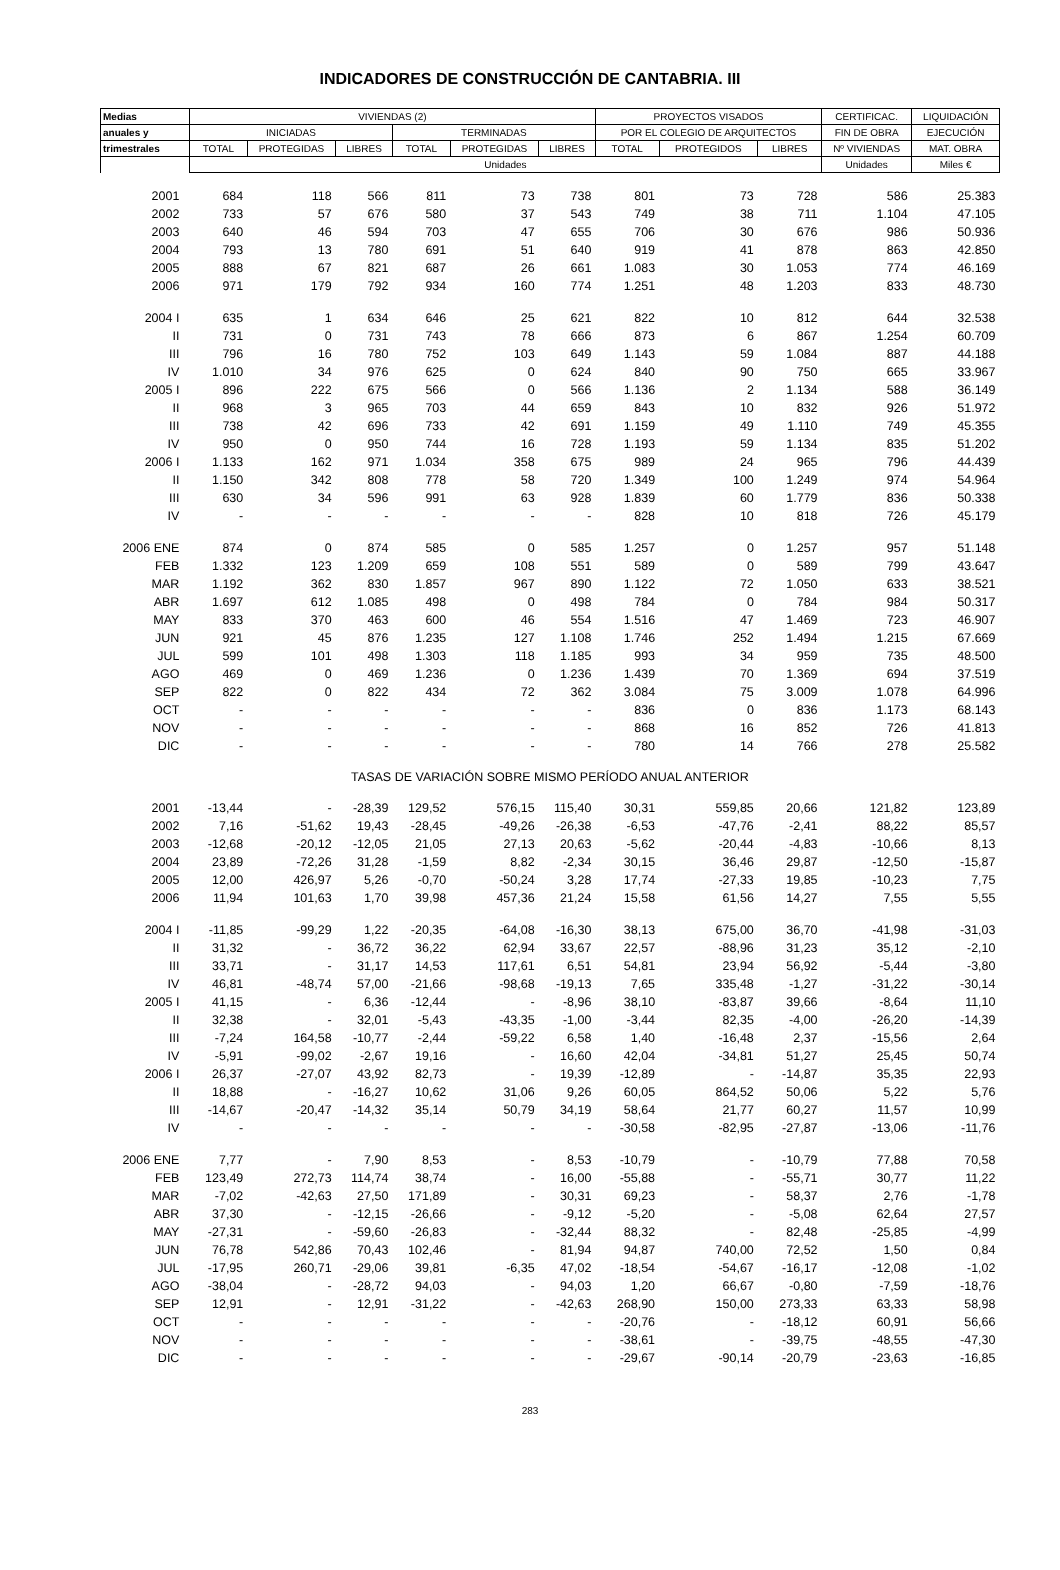INDICADORES DE CONSTRUCCIÓN DE CANTABRIA. III
| Medias | VIVIENDAS (2) | | | | | | PROYECTOS VISADOS | | | CERTIFICAC. | LIQUIDACIÓN |
| --- | --- | --- | --- | --- | --- | --- | --- | --- | --- | --- | --- |
| anuales y | INICIADAS | | | TERMINADAS | | | POR EL COLEGIO DE ARQUITECTOS | | | FIN DE OBRA | EJECUCIÓN |
| trimestrales | TOTAL | PROTEGIDAS | LIBRES | TOTAL | PROTEGIDAS | LIBRES | TOTAL | PROTEGIDOS | LIBRES | Nº VIVIENDAS | MAT. OBRA |
| | Unidades | | | | | | | | | Unidades | Miles € |
| 2001 | 684 | 118 | 566 | 811 | 73 | 738 | 801 | 73 | 728 | 586 | 25.383 |
| 2002 | 733 | 57 | 676 | 580 | 37 | 543 | 749 | 38 | 711 | 1.104 | 47.105 |
| 2003 | 640 | 46 | 594 | 703 | 47 | 655 | 706 | 30 | 676 | 986 | 50.936 |
| 2004 | 793 | 13 | 780 | 691 | 51 | 640 | 919 | 41 | 878 | 863 | 42.850 |
| 2005 | 888 | 67 | 821 | 687 | 26 | 661 | 1.083 | 30 | 1.053 | 774 | 46.169 |
| 2006 | 971 | 179 | 792 | 934 | 160 | 774 | 1.251 | 48 | 1.203 | 833 | 48.730 |
| 2004 I | 635 | 1 | 634 | 646 | 25 | 621 | 822 | 10 | 812 | 644 | 32.538 |
| II | 731 | 0 | 731 | 743 | 78 | 666 | 873 | 6 | 867 | 1.254 | 60.709 |
| III | 796 | 16 | 780 | 752 | 103 | 649 | 1.143 | 59 | 1.084 | 887 | 44.188 |
| IV | 1.010 | 34 | 976 | 625 | 0 | 624 | 840 | 90 | 750 | 665 | 33.967 |
| 2005 I | 896 | 222 | 675 | 566 | 0 | 566 | 1.136 | 2 | 1.134 | 588 | 36.149 |
| II | 968 | 3 | 965 | 703 | 44 | 659 | 843 | 10 | 832 | 926 | 51.972 |
| III | 738 | 42 | 696 | 733 | 42 | 691 | 1.159 | 49 | 1.110 | 749 | 45.355 |
| IV | 950 | 0 | 950 | 744 | 16 | 728 | 1.193 | 59 | 1.134 | 835 | 51.202 |
| 2006 I | 1.133 | 162 | 971 | 1.034 | 358 | 675 | 989 | 24 | 965 | 796 | 44.439 |
| II | 1.150 | 342 | 808 | 778 | 58 | 720 | 1.349 | 100 | 1.249 | 974 | 54.964 |
| III | 630 | 34 | 596 | 991 | 63 | 928 | 1.839 | 60 | 1.779 | 836 | 50.338 |
| IV | - | - | - | - | - | - | 828 | 10 | 818 | 726 | 45.179 |
| 2006 ENE | 874 | 0 | 874 | 585 | 0 | 585 | 1.257 | 0 | 1.257 | 957 | 51.148 |
| FEB | 1.332 | 123 | 1.209 | 659 | 108 | 551 | 589 | 0 | 589 | 799 | 43.647 |
| MAR | 1.192 | 362 | 830 | 1.857 | 967 | 890 | 1.122 | 72 | 1.050 | 633 | 38.521 |
| ABR | 1.697 | 612 | 1.085 | 498 | 0 | 498 | 784 | 0 | 784 | 984 | 50.317 |
| MAY | 833 | 370 | 463 | 600 | 46 | 554 | 1.516 | 47 | 1.469 | 723 | 46.907 |
| JUN | 921 | 45 | 876 | 1.235 | 127 | 1.108 | 1.746 | 252 | 1.494 | 1.215 | 67.669 |
| JUL | 599 | 101 | 498 | 1.303 | 118 | 1.185 | 993 | 34 | 959 | 735 | 48.500 |
| AGO | 469 | 0 | 469 | 1.236 | 0 | 1.236 | 1.439 | 70 | 1.369 | 694 | 37.519 |
| SEP | 822 | 0 | 822 | 434 | 72 | 362 | 3.084 | 75 | 3.009 | 1.078 | 64.996 |
| OCT | - | - | - | - | - | - | 836 | 0 | 836 | 1.173 | 68.143 |
| NOV | - | - | - | - | - | - | 868 | 16 | 852 | 726 | 41.813 |
| DIC | - | - | - | - | - | - | 780 | 14 | 766 | 278 | 25.582 |
| TASAS DE VARIACIÓN SOBRE MISMO PERÍODO ANUAL ANTERIOR | | | | | | | | | | | |
| 2001 | -13,44 | - | -28,39 | 129,52 | 576,15 | 115,40 | 30,31 | 559,85 | 20,66 | 121,82 | 123,89 |
| 2002 | 7,16 | -51,62 | 19,43 | -28,45 | -49,26 | -26,38 | -6,53 | -47,76 | -2,41 | 88,22 | 85,57 |
| 2003 | -12,68 | -20,12 | -12,05 | 21,05 | 27,13 | 20,63 | -5,62 | -20,44 | -4,83 | -10,66 | 8,13 |
| 2004 | 23,89 | -72,26 | 31,28 | -1,59 | 8,82 | -2,34 | 30,15 | 36,46 | 29,87 | -12,50 | -15,87 |
| 2005 | 12,00 | 426,97 | 5,26 | -0,70 | -50,24 | 3,28 | 17,74 | -27,33 | 19,85 | -10,23 | 7,75 |
| 2006 | 11,94 | 101,63 | 1,70 | 39,98 | 457,36 | 21,24 | 15,58 | 61,56 | 14,27 | 7,55 | 5,55 |
| 2004 I | -11,85 | -99,29 | 1,22 | -20,35 | -64,08 | -16,30 | 38,13 | 675,00 | 36,70 | -41,98 | -31,03 |
| II | 31,32 | - | 36,72 | 36,22 | 62,94 | 33,67 | 22,57 | -88,96 | 31,23 | 35,12 | -2,10 |
| III | 33,71 | - | 31,17 | 14,53 | 117,61 | 6,51 | 54,81 | 23,94 | 56,92 | -5,44 | -3,80 |
| IV | 46,81 | -48,74 | 57,00 | -21,66 | -98,68 | -19,13 | 7,65 | 335,48 | -1,27 | -31,22 | -30,14 |
| 2005 I | 41,15 | - | 6,36 | -12,44 | - | -8,96 | 38,10 | -83,87 | 39,66 | -8,64 | 11,10 |
| II | 32,38 | - | 32,01 | -5,43 | -43,35 | -1,00 | -3,44 | 82,35 | -4,00 | -26,20 | -14,39 |
| III | -7,24 | 164,58 | -10,77 | -2,44 | -59,22 | 6,58 | 1,40 | -16,48 | 2,37 | -15,56 | 2,64 |
| IV | -5,91 | -99,02 | -2,67 | 19,16 | - | 16,60 | 42,04 | -34,81 | 51,27 | 25,45 | 50,74 |
| 2006 I | 26,37 | -27,07 | 43,92 | 82,73 | - | 19,39 | -12,89 | - | -14,87 | 35,35 | 22,93 |
| II | 18,88 | - | -16,27 | 10,62 | 31,06 | 9,26 | 60,05 | 864,52 | 50,06 | 5,22 | 5,76 |
| III | -14,67 | -20,47 | -14,32 | 35,14 | 50,79 | 34,19 | 58,64 | 21,77 | 60,27 | 11,57 | 10,99 |
| IV | - | - | - | - | - | - | -30,58 | -82,95 | -27,87 | -13,06 | -11,76 |
| 2006 ENE | 7,77 | - | 7,90 | 8,53 | - | 8,53 | -10,79 | - | -10,79 | 77,88 | 70,58 |
| FEB | 123,49 | 272,73 | 114,74 | 38,74 | - | 16,00 | -55,88 | - | -55,71 | 30,77 | 11,22 |
| MAR | -7,02 | -42,63 | 27,50 | 171,89 | - | 30,31 | 69,23 | - | 58,37 | 2,76 | -1,78 |
| ABR | 37,30 | - | -12,15 | -26,66 | - | -9,12 | -5,20 | - | -5,08 | 62,64 | 27,57 |
| MAY | -27,31 | - | -59,60 | -26,83 | - | -32,44 | 88,32 | - | 82,48 | -25,85 | -4,99 |
| JUN | 76,78 | 542,86 | 70,43 | 102,46 | - | 81,94 | 94,87 | 740,00 | 72,52 | 1,50 | 0,84 |
| JUL | -17,95 | 260,71 | -29,06 | 39,81 | -6,35 | 47,02 | -18,54 | -54,67 | -16,17 | -12,08 | -1,02 |
| AGO | -38,04 | - | -28,72 | 94,03 | - | 94,03 | 1,20 | 66,67 | -0,80 | -7,59 | -18,76 |
| SEP | 12,91 | - | 12,91 | -31,22 | - | -42,63 | 268,90 | 150,00 | 273,33 | 63,33 | 58,98 |
| OCT | - | - | - | - | - | - | -20,76 | - | -18,12 | 60,91 | 56,66 |
| NOV | - | - | - | - | - | - | -38,61 | - | -39,75 | -48,55 | -47,30 |
| DIC | - | - | - | - | - | - | -29,67 | -90,14 | -20,79 | -23,63 | -16,85 |
283